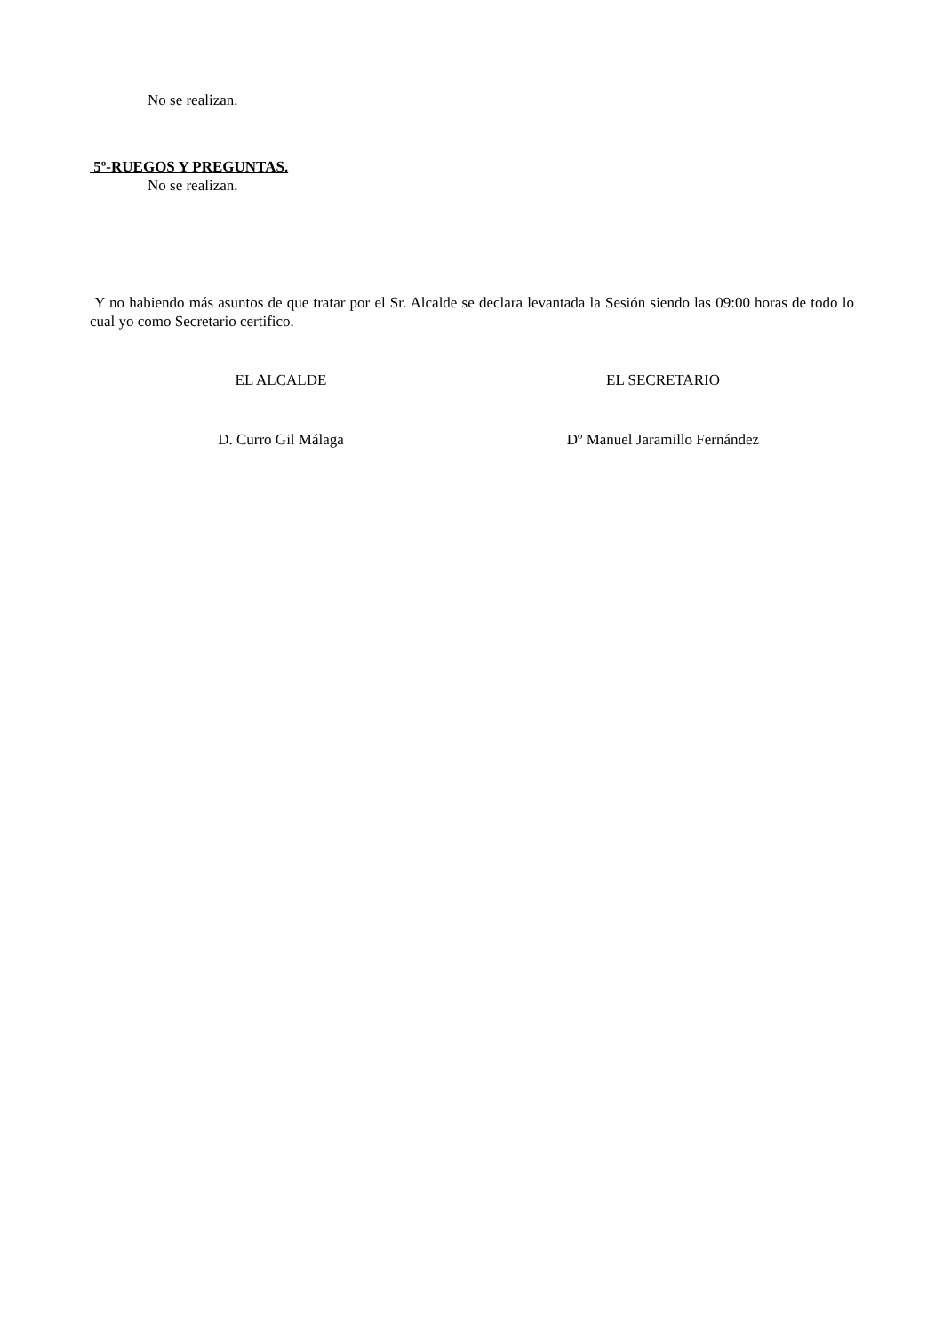No se realizan.
5º-RUEGOS Y PREGUNTAS.
No se realizan.
Y no habiendo más asuntos de que tratar por el Sr. Alcalde se declara levantada la Sesión siendo las 09:00 horas de todo lo cual yo como Secretario certifico.
EL ALCALDE EL SECRETARIO
D. Curro Gil Málaga Dº Manuel Jaramillo Fernández